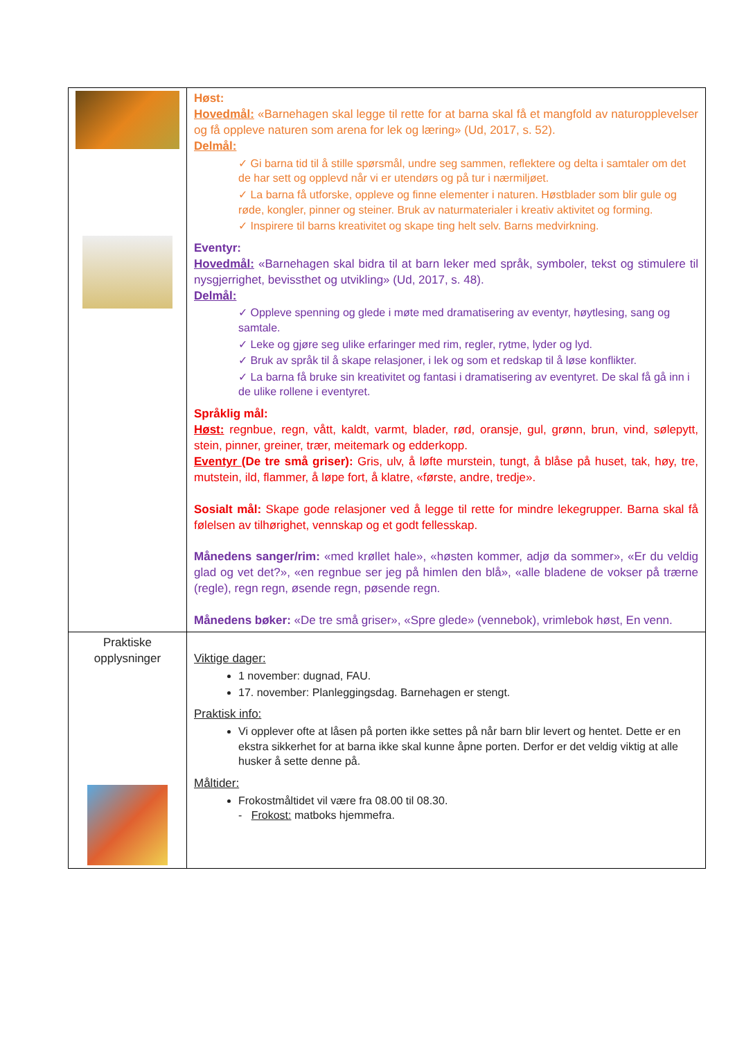| | Høst: Hovedmål: «Barnehagen skal legge til rette for at barna skal få et mangfold av naturopplevelser og få oppleve naturen som arena for lek og læring» (Ud, 2017, s. 52). Delmål: ✓ Gi barna tid til å stille spørsmål, undre seg sammen, reflektere og delta i samtaler om det de har sett og opplevd når vi er utendørs og på tur i nærmiljøet. ✓ La barna få utforske, oppleve og finne elementer i naturen. Høstblader som blir gule og røde, kongler, pinner og steiner. Bruk av naturmaterialer i kreativ aktivitet og forming. ✓ Inspirere til barns kreativitet og skape ting helt selv. Barns medvirkning. Eventyr: Hovedmål: «Barnehagen skal bidra til at barn leker med språk, symboler, tekst og stimulere til nysgjerrighet, bevissthet og utvikling» (Ud, 2017, s. 48). Delmål: ✓ Oppleve spenning og glede i møte med dramatisering av eventyr, høytlesing, sang og samtale. ✓ Leke og gjøre seg ulike erfaringer med rim, regler, rytme, lyder og lyd. ✓ Bruk av språk til å skape relasjoner, i lek og som et redskap til å løse konflikter. ✓ La barna få bruke sin kreativitet og fantasi i dramatisering av eventyret. De skal få gå inn i de ulike rollene i eventyret. Språklig mål: Høst: regnbue, regn, vått, kaldt, varmt, blader, rød, oransje, gul, grønn, brun, vind, sølepytt, stein, pinner, greiner, trær, meitemark og edderkopp. Eventyr (De tre små griser): Gris, ulv, å løfte murstein, tungt, å blåse på huset, tak, høy, tre, mutstein, ild, flammer, å løpe fort, å klatre, «første, andre, tredje». Sosialt mål: Skape gode relasjoner ved å legge til rette for mindre lekegrupper. Barna skal få følelsen av tilhørighet, vennskap og et godt fellesskap. Månedens sanger/rim: «med krøllet hale», «høsten kommer, adjø da sommer», «Er du veldig glad og vet det?», «en regnbue ser jeg på himlen den blå», «alle bladene de vokser på trærne (regle), regn regn, øsende regn, pøsende regn. Månedens bøker: «De tre små griser», «Spre glede» (vennebok), vrimlebok høst, En venn. |
| Praktiske opplysninger | Viktige dager: 1 november: dugnad, FAU. 17. november: Planleggingsdag. Barnehagen er stengt. Praktisk info: Vi opplever ofte at låsen på porten ikke settes på når barn blir levert og hentet. Dette er en ekstra sikkerhet for at barna ikke skal kunne åpne porten. Derfor er det veldig viktig at alle husker å sette denne på. Måltider: Frokostmåltidet vil være fra 08.00 til 08.30. - Frokost: matboks hjemmefra. |